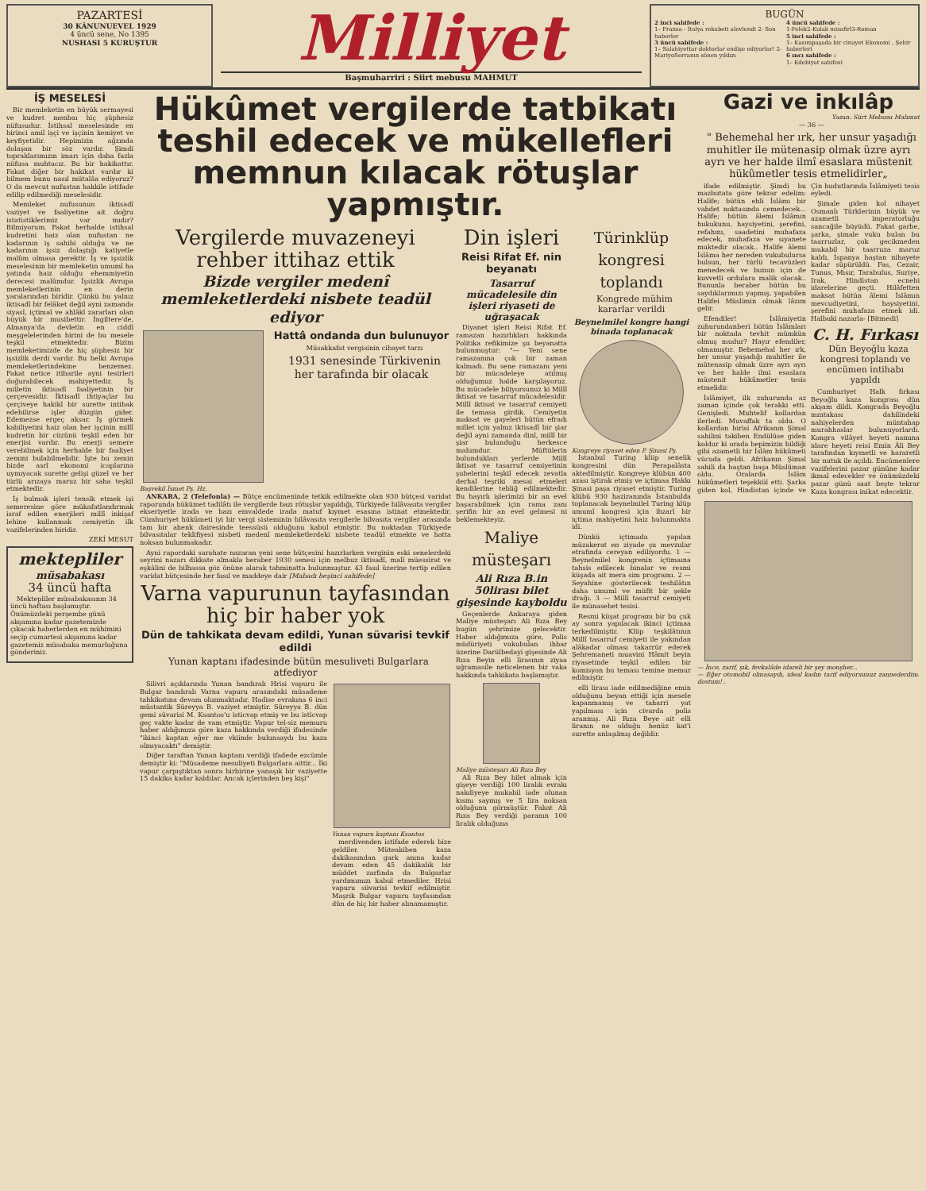PAZARTESİ
30 KÂNUNUEVEL 1929
4 üncü sene, No 1395
NUSHASI 5 KURUŞTUR
Milliyet
Başmuharriri : Siirt mebusu MAHMUT
BUGÜN
2 inci sahifede :
1– Fransa - İtalya rekabeti alevlendi 2- Son haberler
3 üncü sahifede :
1– Salahiyettar doktorlar endişe ediyorlar! 2- MariyoSerranın sönen yıldızı
4 üncü sahifede :
1-Felek2-Kulak misafirî3-Roman
5 inci sahifede :
1– Kasımpaşada bir cinayet Ekonomi , Şehir haberleri
6 ıncı sahifede :
1– Edebiyat sahifesi
İŞ MESELESİ
Bir memleketin en büyük sermayesi ve kudret menbaı hiç şüphesiz nüfusudur. İstihsal meselesinde en birinci amil işçi ve işçinin kemiyet ve keyfiyetidir. Hepimizin ağzında dolaşan bir söz vardır. Şimdi topraklarımızın imarı için daha fazla nüfusa muhtacız. Bu bir hakikattır. Fakat diğer bir hakikat vardır ki bilmem bunu nasıl mütalâa ediyoruz? O da mevcut nufustan hakkile istifade edilip edilmediği meselesidir.
Memleket nufusunun iktisadî vaziyet ve faaliyetine ait doğru istatistiklerimiz var mıdır? Bilmiyorum. Fakat herhalde istihsal kudretini haiz olan nufustan ne kadarının iş sahibi olduğu ve ne kadarının işsiz dolaştığı katiyetle malûm olmasa gerektir. İş ve işsizlik meselesinin bir memleketin umumî ha yatında haiz olduğu ehemmiyetin derecesi malûmdur. İşsizlik Avrupa memleketlerinin en derin yaralarından biridir. Çünkü bu yalnız iktisadî bir felâket değil ayni zamanda siyasî, içtimaî ve ahlâkî zararları olan büyük bir musibettir. İngiltere'de, Almanya'da devletin en ciddî meşgelelerinden birini de bu mesele teşkil etmektedir. Bizim memleketimizde de hiç şüphesiz bir işsizlik derdi vardır. Bu belki Avrupa memleketlerindekine benzemez. Fakat netice itibarile ayni tesirleri doğurabilecek mahiyettedir. İş milletin iktisadî faaliyetinin bir çerçevesidir. İktisadî ihtiyaçlar bu çerçiveye hakikî bir surette intibak edebilirse işler düzgün gider. Edemezse ergeç aksar. İş görmek kabiliyetini haiz olan her işçinin millî kudretin bir cüzünü teşkil eden bir enerjisi vardır. Bu enerji semere verebilmek için herhalde bir faaliyet zemini bulabilmelidir. İşte bu zemin bizde asrî ekonomi icaplarına uymıyacak surette gelişi güzel ve her türlü arızaya maruz bir saha teşkil etmektedir.
İş bulmak işleri tensik etmek işi semeresine göre mükafatlandırmak israf edilen enerjileri millî inkişaf lehine kullanmak cemiyetin ilk vazifelerinden biridir.
ZEKİ MESUT
mektepliler
müsabakası
34 üncü hafta
Mektepliler müsabakasının 34 üncü haftası başlamıştır. Önümüzdeki perşembe günü akşamına kadar gazetemizde çıkacak haberlerden en mühimini seçip cumartesi akşamına kadar gazetemiz müsabaka memurluğuna gönderiniz.
Hükûmet vergilerde tatbikatı teshil edecek ve mükellefleri memnun kılacak rötuşlar yapmıştır.
Vergilerde muvazeneyi rehber ittihaz ettik
Bizde vergiler medenî memleketlerdeki nisbete teadül ediyor
Başvekil İsmet Pş. Hz.
Hattâ ondanda dun bulunuyor
Müsakkafat vergisinin cibayet tarzı
1931 senesinde Türkivenin her tarafında bir olacak
ANKARA, 2 (Telefonla) — Bütçe encümeninde tetkik edilmekte olan 930 bütçesi varidat raporunda hükümet tadilâtı ile vergilerde bazı rötuşlar yapıldığı, Türkiyede bilâvasıta vergiler ekseriyetle irada ve bazı emvaldede irada matuf kıymet esasına istinat etmektedir. Cümhuriyet hükûmeti iyi bir vergi sisteminin bilâvasıta vergilerle bilvasıta vergiler arasında tam bir ahenk dairesinde teessüsü olduğunu kabul etmiştir. Bu noktadan Türkiyede bilvasıtalar teklifiyesi nisbeti medenî memleketlerdeki nisbete teadül etmekte ve hatta noksan bulunmakadır.
Ayni rapordaki sarahate nazaran yeni sene bütçesini hazırlarken verginin eski senelerdeki seyrini nazarı dikkate almakla beraber 1930 senesi için melhuz iktisadî, malî müessirat ve eşkâlini de bilhassa göz önüne alarak tahminatta bulunmuştur. 43 fasıl üzerine tertip edilen varidat bütçesinde her fasıl ve maddeye dair [Mabadı beşinci sahifede]
Varna vapurunun tayfasından hiç bir haber yok
Dün de tahkikata devam edildi, Yunan süvarisi tevkif edildi
Yunan kaptanı ifadesinde bütün mesuliveti Bulgarlara atfediyor
Silivri açıklarında Yunan bandıralı Hrisi vapuru ile Bulgar bandıralı Varna vapuru arasındaki müsademe tahkikatına devam olunmaktadır. Hadise evrakına 6 inci müstantik Süreyya B. vaziyet etmiştir. Süreyya B. dün gemi süvarisi M. Ksantos'u isticvap etmiş ve bu isticvap geç vakte kadar de vam etmiştir. Vapur tel-siz memuru haber aldığımıza göre kaza hakkında verdiği ifadesinde "ikinci kaptan eğer me vkiinde bulunsaydı bu kaza olmıyacaktı" demiştir.
Diğer taraftan Yunan kaptanı verdiği ifadede ezcümle demiştir ki: "Müsademe mesuliyeti Bulgarlara aittir... İki vapur çarpıştıktan sonra birbirine yanaşık bir vaziyette 15 dakika kadar kaldılar. Ancak içlerinden beş kişi"
Yunan vapuru kaptanı Ksantos
merdivenden istifade ederek bize geldiler. Müteakiben kaza dakikasından gark anına kadar devam eden 45 dakikalık bir müddet zarfında da Bulgarlar yardımımızı kabul etmediler. Hrisi vapuru süvarisi tevkif edilmiştir. Maşrık Bulgar vapuru tayfasından dün de hiç bir haber alınamamıştır.
Din işleri
Reisi Rifat Ef. nin beyanatı
Tasarruf mücadelesile din işleri riyaseti de uğraşacak
Diyanet işleri Reisi Rifat Ef. ramazan hazırlıkları hakkında Politika refikimize şu beyanatta bulunmuştur: "— Yeni sene ramazanına çok bir zaman kalmadı. Bu sene ramazanı yeni bir mücadeleye atılmış olduğumuz halde karşılayoruz. Bu mücadele biliyorsunuz ki Millî iktisat ve tasarruf mücadelesidir. Millî iktisat ve tasarruf cemiyeti ile temasa girdik. Cemiyetin maksat ve gayeleri bütün efradı millet için yalnız iktisadî bir şiar değil ayni zamanda dinî, millî bir şiar bulunduğu herkesce malumdur. Müftülerin bulundukları yerlerde Millî iktisat ve tasarruf cemiyetinin şubelerini teşkil edecek zevatla derhal teşriki mesai etmeleri kendilerine tebliğ edilmektedir. Bu hayırlı işlerimizi bir an evel başarabilmek için rama zanı şerifin bir an evel gelmesi ni beklemekteyiz.
Maliye müsteşarı
Ali Rıza B.in 50lirası bilet gişesinde kayboldu
Geçenlerde Ankaraya giden Maliye müsteşarı Ali Rıza Bey bugün şehrimize gelecektir. Haber aldığımıza göre, Polis müdüriyeti vukubulan ihbar üzerine Darülbedayi gişesinde Ali Rıza Beyin elli lirasının ziyaa uğramasile neticelenen bir vaka hakkında tahkikata başlamıştır.
Maliye müsteşarı Ali Rıza Bey
Ali Rıza Bey bilet almak için gişeye verdiği 100 liralık evrakı nakdiyeye mukabil iade olunan kısmı saymış ve 5 lira noksan olduğunu görmüştür. Fakat Ali Rıza Bey verdiği paranın 100 liralık olduğuna
Türinklüp kongresi toplandı
Kongrede mühim kararlar verildi
Beynelmilel kongre hangi binada toplanacak
Kongreye riyaset eden P. Şinasi Pş.
İstanbul Turing klüp senelik kongresini dün Perapalâsta aktedilmiştir. Kongreye klübün 400 azası iştirak etmiş ve içtimaa Hakkı Şinasi paşa riyaset etmiştir. Turing klübü 930 haziranında İstanbulda toplanacak beynelmilel Turing klüp umumî kongresi için ihzarî bir içtima mahiyetini haiz bulunmakta idi.
Dünkü içtimada yapılan müzakerat en ziyade şu mevzular etrafında cereyan ediliyordu. 1 — Beynelmilel kongrenin içtimaına tahsis edilecek binalar ve resmi küşada ait mera sim programı. 2 — Seyahine gösterilecek teshilâtın daha umumî ve müfit bir şekle ifrağı. 3 — Millî tasarruf cemiyeti ile münasebet tesisi.
Resmi küşat programı bir bu çuk ay sonra yapılacak ikinci içtimaa terkedilmiştir. Klüp teşkilâtının Millî tasarruf cemiyeti ile yakından alâkadar olması takarrür ederek Şehremaneti muavini Hâmit beyin riyasetinde teşkil edilen bir komisyon bu teması temine memur edilmiştir.
elli lirası iade edilmediğine emin olduğunu beyan ettiği için mesele kapanmamış ve taharri yat yapılması için civarda polis aranmış. Ali Rıza Beye ait elli liranın ne olduğu henüz kat'i surette anlaşılmış değildir.
Gazi ve inkılâp
Yazan: Siirt Mebusu Mahmut
— 36 —
" Behemehal her ırk, her unsur yaşadığı muhitler ile mütenasip olmak üzre ayrı ayrı ve her halde ilmî esaslara müstenit hükûmetler tesis etmelidirler„
ifade edilmiştir. Şimdi bu mazbutata göre tekrar edelim: Halife; bütün ehli İslâmı bir vahdet noktasında cemedecek... Halife; bütün âlemi İslâmın hukukunu, haysiyetini, şerefini, refahını, saadetini muhafaza edecek, muhafaza ve sıyanete muktedir olacak.. Halife âlemi İslâma her nereden vukubulursa bulsun, her türlü tecavüzleri menedecek ve bunun için de kuvvetli ordulara malik olacak.. Bununla beraber bütün bu saydıklarımızı yapmış, yapabilen Halifei Müslimin olmak lâzım gelir.
Efendiler! İslâmiyetin zuhurundanberi bütün İslâmları bir noktada tevhit mümkün olmuş mudur? Hayır efendiler, olmamıştır. Behemehal her ırk, her unsur yaşadığı muhitler ile mütenasip olmak üzre ayrı ayrı ve her halde ilmi esaslara müstenit hükûmetler tesis etmelidir.
İslâmiyet, ilk zuhurunda az zaman içinde çok terakki etti. Genişledi. Muhtelif kollardan ilerledi. Muvaffak ta oldu. O kollardan birisi Afrikanın Şimal sahilini takiben Endülüse giden koldur ki orada bepimizin bildiği gibi azametli bir İslâm hükûmeti vücuda geldi. Afrikanın Şimal sahili da baştan başa Müslüman oldu. Oralarda İslâm hükûmetleri teşekkül etti. Şarka giden kol, Hindistan içinde ve Çin hudutlarında İslâmiyeti tesis eyledi.
Şimale giden kol nihayet Osmanlı Türklerinin büyük ve azametli imperatorluğu sancağile büyüdü. Fakat garbe, şarka, şimale vuku bulan bu taarruzlar, çok gecikmeden mukabil bir taarruza maruz kaldı. İspanya baştan nihayete kadar süpürüldü. Fas, Cezair, Tunus, Mısır, Tarabulus, Suriye, Irak, Hindistan ecnebi idarelerine geçti. Hilâfetten maksat bütün âlemi İslâmın mevcudiyetini, haysiyetini, şerefini muhafaza etmek idi. Halbuki nazarla- [Bitmedi]
C. H. Fırkası
Dün Beyoğlu kaza kongresi toplandı ve encümen intihabı yapıldı
Cumhuriyet Halk fırkası Beyoğlu kaza kongrası dün akşam dildi. Kongrada Beyoğlu mıntakası dahilindeki nahiyelerden müntahap murahhaslar bulunuyorlardı. Kongra vilâyet heyeti namına idare heyeti reisi Emin Âli Bey tarafından kıymetli ve hararetli bir nutuk ile açıldı. Encümenlere vazifelerini pazar gününe kadar ikmal edecekler ve önümüzdeki pazar günü saat beşte tekrar Kaza kongrası inikat edecektir.
— İnce, zarif, şık, fevkalâde idareli bir şey monşher...
— Eğer otomobil olmasaydı, ideal kadın tarif ediyorsunuz zannederdim. dostum!..